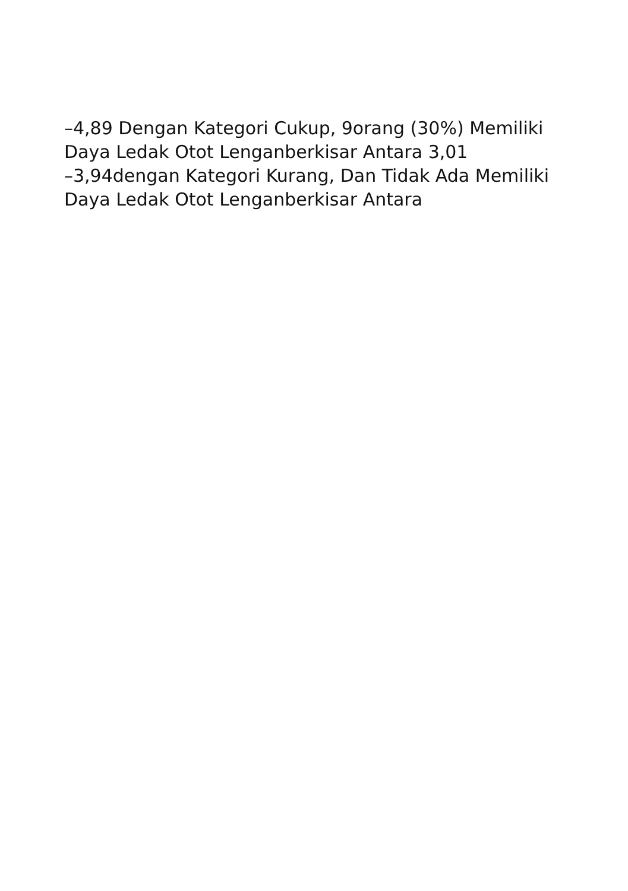–4,89 Dengan Kategori Cukup, 9orang (30%) Memiliki
Daya Ledak Otot Lenganberkisar Antara 3,01
–3,94dengan Kategori Kurang, Dan Tidak Ada Memiliki
Daya Ledak Otot Lenganberkisar Antara